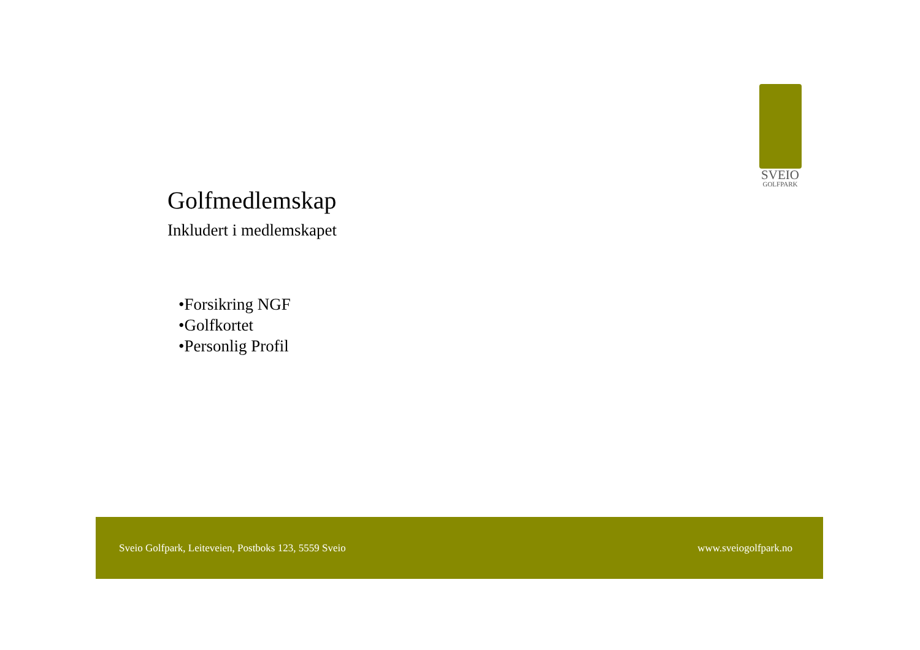SVEIO
GOLFPARK
Golfmedlemskap
Inkludert i medlemskapet
•Forsikring NGF
•Golfkortet
•Personlig Profil
Sveio Golfpark, Leiteveien, Postboks 123, 5559 Sveio www.sveiogolfpark.no